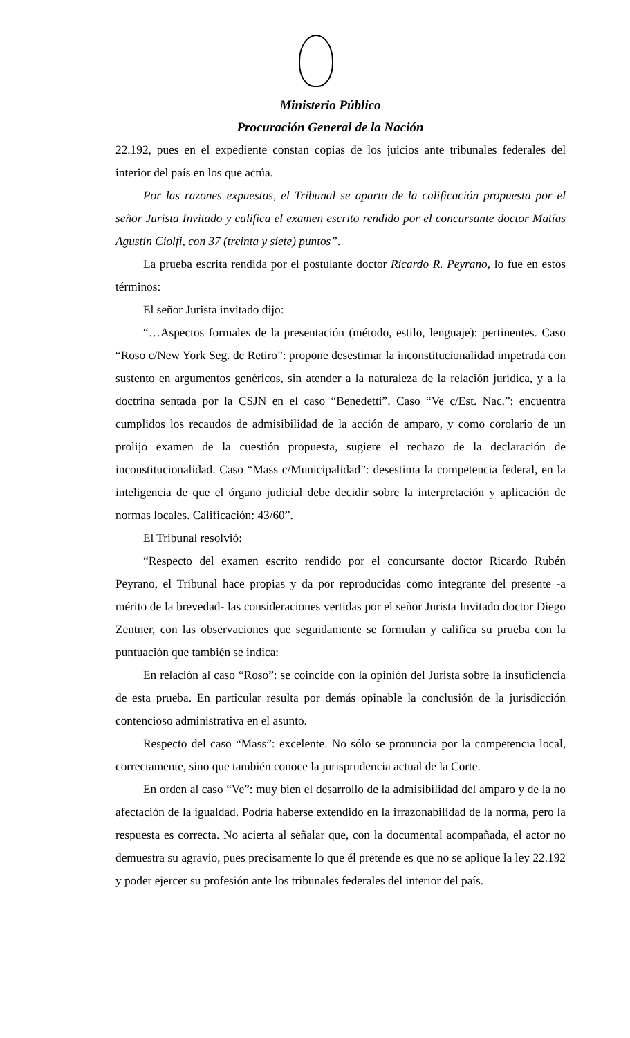Ministerio Público
Procuración General de la Nación
22.192, pues en el expediente constan copias de los juicios ante tribunales federales del interior del país en los que actúa.
Por las razones expuestas, el Tribunal se aparta de la calificación propuesta por el señor Jurista Invitado y califica el examen escrito rendido por el concursante doctor Matías Agustín Ciolfi, con 37 (treinta y siete) puntos”.
La prueba escrita rendida por el postulante doctor Ricardo R. Peyrano, lo fue en estos términos:
El señor Jurista invitado dijo:
“…Aspectos formales de la presentación (método, estilo, lenguaje): pertinentes. Caso “Roso c/New York Seg. de Retiro”: propone desestimar la inconstitucionalidad impetrada con sustento en argumentos genéricos, sin atender a la naturaleza de la relación jurídica, y a la doctrina sentada por la CSJN en el caso “Benedetti”. Caso “Ve c/Est. Nac.”: encuentra cumplidos los recaudos de admisibilidad de la acción de amparo, y como corolario de un prolijo examen de la cuestión propuesta, sugiere el rechazo de la declaración de inconstitucionalidad. Caso “Mass c/Municipalidad”: desestima la competencia federal, en la inteligencia de que el órgano judicial debe decidir sobre la interpretación y aplicación de normas locales. Calificación: 43/60”.
El Tribunal resolvió:
“Respecto del examen escrito rendido por el concursante doctor Ricardo Rubén Peyrano, el Tribunal hace propias y da por reproducidas como integrante del presente -a mérito de la brevedad- las consideraciones vertidas por el señor Jurista Invitado doctor Diego Zentner, con las observaciones que seguidamente se formulan y califica su prueba con la puntuación que también se indica:
En relación al caso “Roso”: se coincide con la opinión del Jurista sobre la insuficiencia de esta prueba. En particular resulta por demás opinable la conclusión de la jurisdicción contencioso administrativa en el asunto.
Respecto del caso “Mass”: excelente. No sólo se pronuncia por la competencia local, correctamente, sino que también conoce la jurisprudencia actual de la Corte.
En orden al caso “Ve”: muy bien el desarrollo de la admisibilidad del amparo y de la no afectación de la igualdad. Podría haberse extendido en la irrazonabilidad de la norma, pero la respuesta es correcta. No acierta al señalar que, con la documental acompañada, el actor no demuestra su agravio, pues precisamente lo que él pretende es que no se aplique la ley 22.192 y poder ejercer su profesión ante los tribunales federales del interior del país.